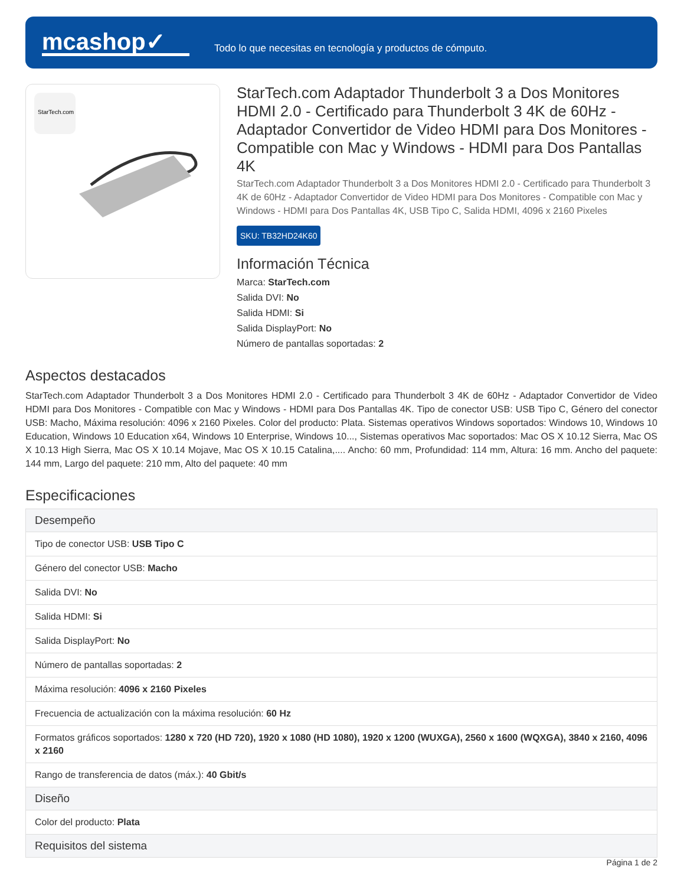mcashop✓
Todo lo que necesitas en tecnología y productos de cómputo.
StarTech.com
StarTech.com Adaptador Thunderbolt 3 a Dos Monitores HDMI 2.0 - Certificado para Thunderbolt 3 4K de 60Hz - Adaptador Convertidor de Video HDMI para Dos Monitores - Compatible con Mac y Windows - HDMI para Dos Pantallas 4K
StarTech.com Adaptador Thunderbolt 3 a Dos Monitores HDMI 2.0 - Certificado para Thunderbolt 3 4K de 60Hz - Adaptador Convertidor de Video HDMI para Dos Monitores - Compatible con Mac y Windows - HDMI para Dos Pantallas 4K, USB Tipo C, Salida HDMI, 4096 x 2160 Pixeles
SKU: TB32HD24K60
Información Técnica
Marca: StarTech.com
Salida DVI: No
Salida HDMI: Si
Salida DisplayPort: No
Número de pantallas soportadas: 2
Aspectos destacados
StarTech.com Adaptador Thunderbolt 3 a Dos Monitores HDMI 2.0 - Certificado para Thunderbolt 3 4K de 60Hz - Adaptador Convertidor de Video HDMI para Dos Monitores - Compatible con Mac y Windows - HDMI para Dos Pantallas 4K. Tipo de conector USB: USB Tipo C, Género del conector USB: Macho, Máxima resolución: 4096 x 2160 Pixeles. Color del producto: Plata. Sistemas operativos Windows soportados: Windows 10, Windows 10 Education, Windows 10 Education x64, Windows 10 Enterprise, Windows 10..., Sistemas operativos Mac soportados: Mac OS X 10.12 Sierra, Mac OS X 10.13 High Sierra, Mac OS X 10.14 Mojave, Mac OS X 10.15 Catalina,.... Ancho: 60 mm, Profundidad: 114 mm, Altura: 16 mm. Ancho del paquete: 144 mm, Largo del paquete: 210 mm, Alto del paquete: 40 mm
Especificaciones
| Desempeño |
| --- |
| Tipo de conector USB: USB Tipo C |
| Género del conector USB: Macho |
| Salida DVI: No |
| Salida HDMI: Si |
| Salida DisplayPort: No |
| Número de pantallas soportadas: 2 |
| Máxima resolución: 4096 x 2160 Pixeles |
| Frecuencia de actualización con la máxima resolución: 60 Hz |
| Formatos gráficos soportados: 1280 x 720 (HD 720), 1920 x 1080 (HD 1080), 1920 x 1200 (WUXGA), 2560 x 1600 (WQXGA), 3840 x 2160, 4096 x 2160 |
| Rango de transferencia de datos (máx.): 40 Gbit/s |
| Diseño |
| Color del producto: Plata |
| Requisitos del sistema |
Página 1 de 2